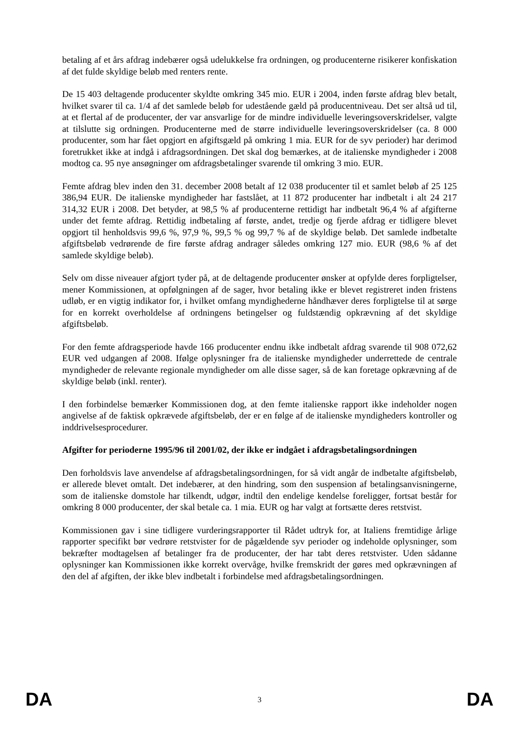betaling af et års afdrag indebærer også udelukkelse fra ordningen, og producenterne risikerer konfiskation af det fulde skyldige beløb med renters rente.
De 15 403 deltagende producenter skyldte omkring 345 mio. EUR i 2004, inden første afdrag blev betalt, hvilket svarer til ca. 1/4 af det samlede beløb for udestående gæld på producentniveau. Det ser altså ud til, at et flertal af de producenter, der var ansvarlige for de mindre individuelle leveringsoverskridelser, valgte at tilslutte sig ordningen. Producenterne med de større individuelle leveringsoverskridelser (ca. 8 000 producenter, som har fået opgjort en afgiftsgæld på omkring 1 mia. EUR for de syv perioder) har derimod foretrukket ikke at indgå i afdragsordningen. Det skal dog bemærkes, at de italienske myndigheder i 2008 modtog ca. 95 nye ansøgninger om afdragsbetalinger svarende til omkring 3 mio. EUR.
Femte afdrag blev inden den 31. december 2008 betalt af 12 038 producenter til et samlet beløb af 25 125 386,94 EUR. De italienske myndigheder har fastslået, at 11 872 producenter har indbetalt i alt 24 217 314,32 EUR i 2008. Det betyder, at 98,5 % af producenterne rettidigt har indbetalt 96,4 % af afgifterne under det femte afdrag. Rettidig indbetaling af første, andet, tredje og fjerde afdrag er tidligere blevet opgjort til henholdsvis 99,6 %, 97,9 %, 99,5 % og 99,7 % af de skyldige beløb. Det samlede indbetalte afgiftsbeløb vedrørende de fire første afdrag andrager således omkring 127 mio. EUR (98,6 % af det samlede skyldige beløb).
Selv om disse niveauer afgjort tyder på, at de deltagende producenter ønsker at opfylde deres forpligtelser, mener Kommissionen, at opfølgningen af de sager, hvor betaling ikke er blevet registreret inden fristens udløb, er en vigtig indikator for, i hvilket omfang myndighederne håndhæver deres forpligtelse til at sørge for en korrekt overholdelse af ordningens betingelser og fuldstændig opkrævning af det skyldige afgiftsbeløb.
For den femte afdragsperiode havde 166 producenter endnu ikke indbetalt afdrag svarende til 908 072,62 EUR ved udgangen af 2008. Ifølge oplysninger fra de italienske myndigheder underrettede de centrale myndigheder de relevante regionale myndigheder om alle disse sager, så de kan foretage opkrævning af de skyldige beløb (inkl. renter).
I den forbindelse bemærker Kommissionen dog, at den femte italienske rapport ikke indeholder nogen angivelse af de faktisk opkrævede afgiftsbeløb, der er en følge af de italienske myndigheders kontroller og inddrivelsesprocedurer.
Afgifter for perioderne 1995/96 til 2001/02, der ikke er indgået i afdragsbetalingsordningen
Den forholdsvis lave anvendelse af afdragsbetalingsordningen, for så vidt angår de indbetalte afgiftsbeløb, er allerede blevet omtalt. Det indebærer, at den hindring, som den suspension af betalingsanvisningerne, som de italienske domstole har tilkendt, udgør, indtil den endelige kendelse foreligger, fortsat består for omkring 8 000 producenter, der skal betale ca. 1 mia. EUR og har valgt at fortsætte deres retstvist.
Kommissionen gav i sine tidligere vurderingsrapporter til Rådet udtryk for, at Italiens fremtidige årlige rapporter specifikt bør vedrøre retstvister for de pågældende syv perioder og indeholde oplysninger, som bekræfter modtagelsen af betalinger fra de producenter, der har tabt deres retstvister. Uden sådanne oplysninger kan Kommissionen ikke korrekt overvåge, hvilke fremskridt der gøres med opkrævningen af den del af afgiften, der ikke blev indbetalt i forbindelse med afdragsbetalingsordningen.
DA 3 DA